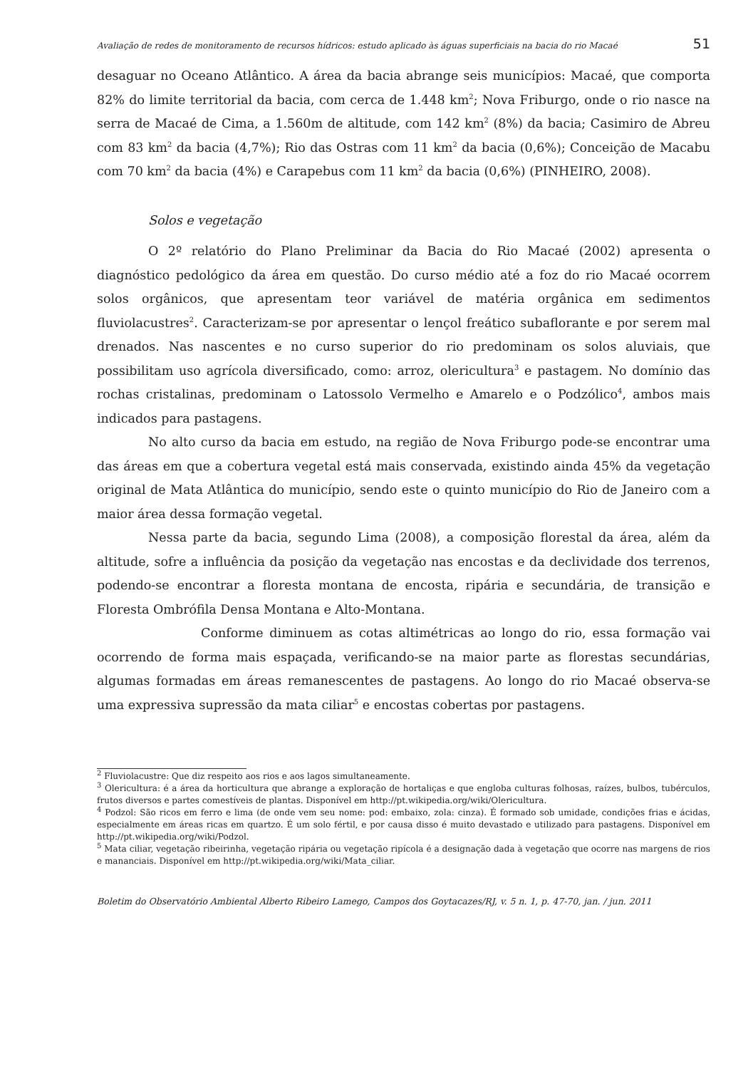Avaliação de redes de monitoramento de recursos hídricos: estudo aplicado às águas superficiais na bacia do rio Macaé 51
desaguar no Oceano Atlântico. A área da bacia abrange seis municípios: Macaé, que comporta 82% do limite territorial da bacia, com cerca de 1.448 km<sup>2</sup>; Nova Friburgo, onde o rio nasce na serra de Macaé de Cima, a 1.560m de altitude, com 142 km<sup>2</sup> (8%) da bacia; Casimiro de Abreu com 83 km<sup>2</sup> da bacia (4,7%); Rio das Ostras com 11 km<sup>2</sup> da bacia (0,6%); Conceição de Macabu com 70 km<sup>2</sup> da bacia (4%) e Carapebus com 11 km<sup>2</sup> da bacia (0,6%) (PINHEIRO, 2008).
Solos e vegetação
O 2º relatório do Plano Preliminar da Bacia do Rio Macaé (2002) apresenta o diagnóstico pedológico da área em questão. Do curso médio até a foz do rio Macaé ocorrem solos orgânicos, que apresentam teor variável de matéria orgânica em sedimentos fluviolacustres<sup>2</sup>. Caracterizam-se por apresentar o lençol freático subaflorante e por serem mal drenados. Nas nascentes e no curso superior do rio predominam os solos aluviais, que possibilitam uso agrícola diversificado, como: arroz, olericultura<sup>3</sup> e pastagem. No domínio das rochas cristalinas, predominam o Latossolo Vermelho e Amarelo e o Podzólico<sup>4</sup>, ambos mais indicados para pastagens.
No alto curso da bacia em estudo, na região de Nova Friburgo pode-se encontrar uma das áreas em que a cobertura vegetal está mais conservada, existindo ainda 45% da vegetação original de Mata Atlântica do município, sendo este o quinto município do Rio de Janeiro com a maior área dessa formação vegetal.
Nessa parte da bacia, segundo Lima (2008), a composição florestal da área, além da altitude, sofre a influência da posição da vegetação nas encostas e da declividade dos terrenos, podendo-se encontrar a floresta montana de encosta, ripária e secundária, de transição e Floresta Ombrófila Densa Montana e Alto-Montana.
Conforme diminuem as cotas altimétricas ao longo do rio, essa formação vai ocorrendo de forma mais espaçada, verificando-se na maior parte as florestas secundárias, algumas formadas em áreas remanescentes de pastagens. Ao longo do rio Macaé observa-se uma expressiva supressão da mata ciliar<sup>5</sup> e encostas cobertas por pastagens.
<sup>2</sup> Fluviolacustre: Que diz respeito aos rios e aos lagos simultaneamente.
<sup>3</sup> Olericultura: é a área da horticultura que abrange a exploração de hortaliças e que engloba culturas folhosas, raízes, bulbos, tubérculos, frutos diversos e partes comestíveis de plantas. Disponível em http://pt.wikipedia.org/wiki/Olericultura.
<sup>4</sup> Podzol: São ricos em ferro e lima (de onde vem seu nome: pod: embaixo, zola: cinza). É formado sob umidade, condições frias e ácidas, especialmente em áreas ricas em quartzo. É um solo fértil, e por causa disso é muito devastado e utilizado para pastagens. Disponível em http://pt.wikipedia.org/wiki/Podzol.
<sup>5</sup> Mata ciliar, vegetação ribeirinha, vegetação ripária ou vegetação ripícola é a designação dada à vegetação que ocorre nas margens de rios e mananciais. Disponível em http://pt.wikipedia.org/wiki/Mata_ciliar.
Boletim do Observatório Ambiental Alberto Ribeiro Lamego, Campos dos Goytacazes/RJ, v. 5 n. 1, p. 47-70, jan. / jun. 2011